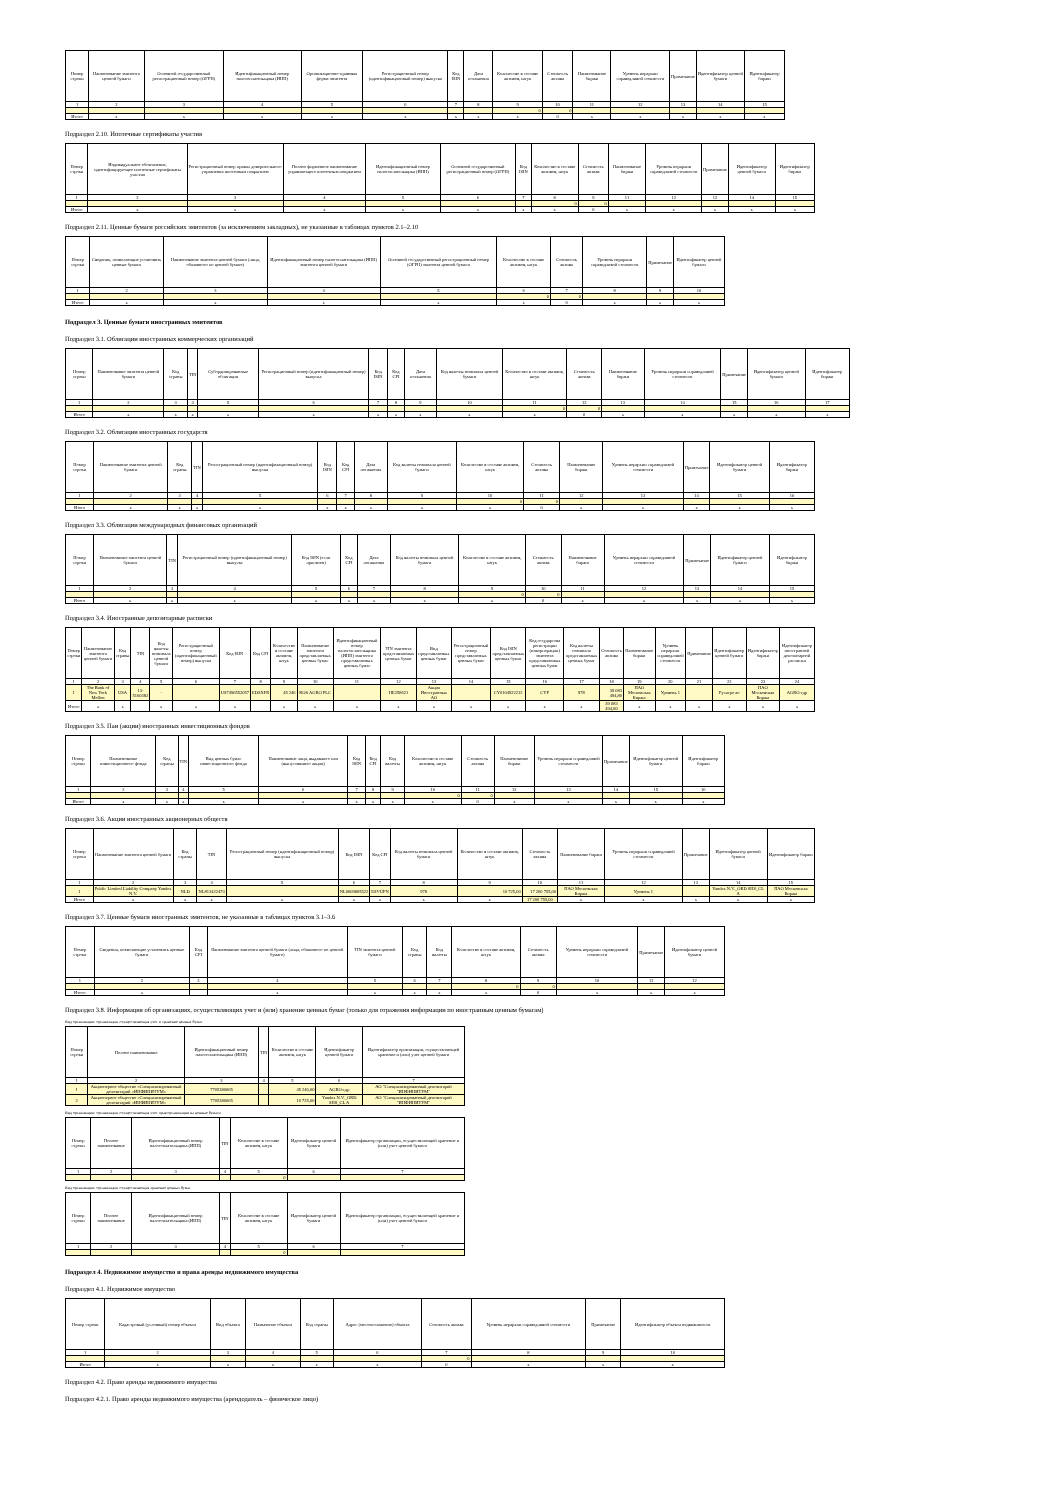| Номер строки | Наименование эмитента ценной бумаги | Основной государственный регистрационный номер (ОГРН) | Идентификационный номер налогоплательщика (ИНН) | Организационно-правовая форма эмитента | Регистрационный номер (идентификационный номер) выпуска | Код ISIN | Дата погашения | Количество в составе активов, штук | Стоимость актива | Наименование биржи | Уровень иерархии справедливой стоимости | Примечание | Идентификатор ценной бумаги | Идентификатор биржи |
| --- | --- | --- | --- | --- | --- | --- | --- | --- | --- | --- | --- | --- | --- | --- |
| 1 | 2 | 3 | 4 | 5 | 6 | 7 | 8 | 9 | 10 | 11 | 12 | 13 | 14 | 15 |
| | | | | | | | | 0 | 0 | | | | | |
| Итого | x | x | x | x | x | x | x | x | 0 | x | x | x | x | x |
Подраздел 2.10. Ипотечные сертификаты участия
| Номер строки | Индивидуальное обозначение, идентифицирующее ипотечные сертификаты участия | Регистрационный номер правил доверительного управления ипотечным покрытием | Полное фирменное наименование управляющего ипотечным покрытием | Идентификационный номер налогоплательщика (ИНН) | Основной государственный регистрационный номер (ОГРН) | Код ISIN | Количество в составе активов, штук | Стоимость актива | Наименование биржи | Уровень иерархии справедливой стоимости | Примечание | Идентификатор ценной бумаги | Идентификатор биржи |
| --- | --- | --- | --- | --- | --- | --- | --- | --- | --- | --- | --- | --- | --- |
| 1 | 2 | 3 | 4 | 5 | 6 | 7 | 8 | 9 | 11 | 12 | 12 | 14 | 15 |
| | | | | | | | 0 | 0 | | | | | |
| Итого | x | x | x | x | x | x | x | 0 | x | x | x | x | x |
Подраздел 2.11. Ценные бумаги российских эмитентов (за исключением закладных), не указанные в таблицах пунктов 2.1–2.10
| Номер строки | Сведения, позволяющие установить ценные бумаги | Наименование эмитента ценной бумаги (лица, обязанного по ценной бумаге) | Идентификационный номер налогоплательщика (ИНН) эмитента ценной бумаги | Основной государственный регистрационный номер (ОГРН) эмитента ценной бумаги | Количество в составе активов, штук | Стоимость актива | Уровень иерархии справедливой стоимости | Примечание | Идентификатор ценной бумаги |
| --- | --- | --- | --- | --- | --- | --- | --- | --- | --- |
| 1 | 2 | 3 | 4 | 5 | 6 | 7 | 8 | 9 | 10 |
| | | | | | 0 | 0 | | | |
| Итого | x | x | x | x | x | 0 | x | x | x |
Подраздел 3. Ценные бумаги иностранных эмитентов
Подраздел 3.1. Облигации иностранных коммерческих организаций
| Номер строки | Наименование эмитента ценной бумаги | Код страны | TIN | Субординированные облигации | Регистрационный номер (идентификационный номер) выпуска | Код ISIN | Код CFI | Дата погашения | Код валюты номинала ценной бумаги | Количество в составе активов, штук | Стоимость актива | Наименование биржи | Уровень иерархии справедливой стоимости | Примечание | Идентификатор ценной бумаги | Идентификатор биржи |
| --- | --- | --- | --- | --- | --- | --- | --- | --- | --- | --- | --- | --- | --- | --- | --- | --- |
| 1 | 2 | 3 | 4 | 5 | 6 | 7 | 8 | 9 | 10 | 11 | 12 | 13 | 14 | 15 | 16 | 17 |
| | | | | | | | | | | 0 | 0 | | | | | |
| Итого | x | x | x | x | x | x | x | x | x | x | 0 | x | x | x | x | x |
Подраздел 3.2. Облигации иностранных государств
| Номер строки | Наименование эмитента ценной бумаги | Код страны | TIN | Регистрационный номер (идентификационный номер) выпуска | Код ISIN | Код CFI | Дата погашения | Код валюты номинала ценной бумаги | Количество в составе активов, штук | Стоимость актива | Наименование биржи | Уровень иерархии справедливой стоимости | Примечание | Идентификатор ценной бумаги | Идентификатор биржи |
| --- | --- | --- | --- | --- | --- | --- | --- | --- | --- | --- | --- | --- | --- | --- | --- |
| 1 | 2 | 3 | 4 | 5 | 6 | 7 | 8 | 9 | 10 | 11 | 12 | 13 | 14 | 15 | 16 |
| | | | | | | | | | 0 | 0 | | | | | |
| Итого | x | x | x | x | x | x | x | x | x | 0 | x | x | x | x | x |
Подраздел 3.3. Облигации международных финансовых организаций
| Номер строки | Наименование эмитента ценной бумаги | TIN | Регистрационный номер (идентификационный номер) выпуска | Код ISIN (если присвоен) | Код CFI | Дата погашения | Код валюты номинала ценной бумаги | Количество в составе активов, штук | Стоимость актива | Наименование биржи | Уровень иерархии справедливой стоимости | Примечание | Идентификатор ценной бумаги | Идентификатор биржи |
| --- | --- | --- | --- | --- | --- | --- | --- | --- | --- | --- | --- | --- | --- | --- |
| 1 | 2 | 3 | 4 | 5 | 6 | 7 | 8 | 9 | 10 | 11 | 12 | 13 | 14 | 15 |
| | | | | | | | | 0 | 0 | | | | | |
| Итого | x | x | x | x | x | x | x | x | 0 | x | x | x | x | x |
Подраздел 3.4. Иностранные депозитарные расписки
| Номер строки | Наименование эмитента ценной бумаги | Код страны | TIN | Код валюты номинала ценной бумаги | Регистрационный номер (идентификационный номер) выпуска | Код ISIN | Код CFI | Количество в составе активов, штук | Наименование эмитента представляемых ценных бумаг | Идентификационный номер налогоплательщика (ИНН) эмитента представляемых ценных бумаг | TIN эмитента представляемых ценных бумаг | Вид представляемых ценных бумаг | Регистрационный номер представляемых ценных бумаг | Код ISIN представляемых ценных бумаг | Код государства регистрации (инкорпорации) эмитента представляемых ценных бумаг | Код валюты номинала представляемых ценных бумаг | Стоимость актива | Наименование биржи | Уровень иерархии справедливой стоимости | Примечание | Идентификатор ценной бумаги | Идентификатор биржи | Идентификатор иностранной депозитарной расписки |
| --- | --- | --- | --- | --- | --- | --- | --- | --- | --- | --- | --- | --- | --- | --- | --- | --- | --- | --- | --- | --- | --- | --- | --- |
| 1 | 2 | 3 | 4 | 5 | 6 | 7 | 8 | 9 | 10 | 11 | 12 | 13 | 14 | 15 | 16 | 17 | 18 | 19 | 20 | 21 | 22 | 23 | 24 |
| 1 | The Bank of New York Mellon | USA | 13-5160382 | - | | US7496552057 | EDSXFR | 45 246 | ROS AGRO PLC | | HE258621 | Акция Иностранных АО | | CY0104922212 | CYP | 978 | 39 083 494,80 | ПАО Московская Биржа | Уровень 1 | | Русагро ао | ПАО Московская Биржа | AGRO-гдр |
| Итого | x | x | | x | x | x | | x | x | x | x | x | x | x | x | x | 39 083 494,80 | x | x | x | x | x | x |
Подраздел 3.5. Паи (акции) иностранных инвестиционных фондов
| Номер строки | Наименование инвестиционного фонда | Код страны | TIN | Вид ценных бумаг инвестиционного фонда | Наименование лица, выдавшего паи (выпустившего акции) | Код ISIN | Код CFI | Код валюты | Количество в составе активов, штук | Стоимость актива | Наименование биржи | Уровень иерархии справедливой стоимости | Примечание | Идентификатор ценной бумаги | Идентификатор биржи |
| --- | --- | --- | --- | --- | --- | --- | --- | --- | --- | --- | --- | --- | --- | --- | --- |
| 1 | 2 | 3 | 4 | 5 | 6 | 7 | 8 | 9 | 10 | 11 | 12 | 13 | 14 | 15 | 16 |
| | | | | | | | | | 0 | 0 | | | | | |
| Итого | x | x | x | x | x | x | x | x | x | 0 | x | x | x | x | x |
Подраздел 3.6. Акции иностранных акционерных обществ
| Номер строки | Наименование эмитента ценной бумаги | Код страны | TIN | Регистрационный номер (идентификационный номер) выпуска | Код ISIN | Код CFI | Код валюты номинала ценной бумаги | Количество в составе активов, штук | Стоимость актива | Наименование биржи | Уровень иерархии справедливой стоимости | Примечание | Идентификатор ценной бумаги | Идентификатор биржи |
| --- | --- | --- | --- | --- | --- | --- | --- | --- | --- | --- | --- | --- | --- | --- |
| 1 | 2 | 3 | 4 | 5 | 6 | 7 | 8 | 9 | 10 | 11 | 12 | 13 | 14 | 15 |
| 1 | Public Limited Liability Company Yandex N.V. | NLD | NL813422474 | | NL0009805522 | ESVUFN | 978 | 10 725,00 | 17 200 755,00 | ПАО Московская Биржа | Уровень 1 | | Yandex N.V._ORD SHS_CL A | ПАО Московская Биржа |
| Итого | x | x | x | x | x | x | x | x | 17 200 755,00 | x | x | x | x | x |
Подраздел 3.7. Ценные бумаги иностранных эмитентов, не указанные в таблицах пунктов 3.1–3.6
| Номер строки | Сведения, позволяющие установить ценные бумаги | Код CFI | Наименование эмитента ценной бумаги (лица, обязанного по ценной бумаге) | TIN эмитента ценной бумаги | Код страны | Код валюты | Количество в составе активов, штук | Стоимость актива | Уровень иерархии справедливой стоимости | Примечание | Идентификатор ценной бумаги |
| --- | --- | --- | --- | --- | --- | --- | --- | --- | --- | --- | --- |
| 1 | 2 | 3 | 4 | 5 | 6 | 7 | 8 | 9 | 10 | 11 | 12 |
| | | | | | | | 0 | 0 | | | |
| Итого | x | | x | x | x | x | x | 0 | x | x | x |
Подраздел 3.8. Информация об организациях, осуществляющих учет и (или) хранение ценных бумаг (только для отражения информации по иностранным ценным бумагам)
Вид организации: организация, осуществляющая учет и хранение ценных бумаг
| Номер строки | Полное наименование | Идентификационный номер налогоплательщика (ИНН) | TIN | Количество в составе активов, штук | Идентификатор ценной бумаги | Идентификатор организации, осуществляющей хранение и (или) учет ценной бумаги |
| --- | --- | --- | --- | --- | --- | --- |
| 1 | 2 | 3 | 4 | 5 | 6 | 7 |
| 1 | Акционерное общество «Специализированный депозитарий «ИНФИНИТУМ» | 7705380065 | | 45 246,00 | AGRO-гдр | АО "Специализированный депозитарий "ИНФИНИТУМ" |
| 2 | Акционерное общество «Специализированный депозитарий «ИНФИНИТУМ» | 7705380065 | | 10 725,00 | Yandex N.V._ORD SHS_CL A | АО "Специализированный депозитарий "ИНФИНИТУМ" |
Вид организации: организация, осуществляющая учет прав организации на ценные бумаги
| Номер строки | Полное наименование | Идентификационный номер налогоплательщика (ИНН) | TIN | Количество в составе активов, штук | Идентификатор ценной бумаги | Идентификатор организации, осуществляющей хранение и (или) учет ценной бумаги |
| --- | --- | --- | --- | --- | --- | --- |
| 1 | 2 | 3 | 4 | 5 | 6 | 7 |
| | | | | 0 | | |
Вид организации: организация, осуществляющая хранение ценных бумаг
| Номер строки | Полное наименование | Идентификационный номер налогоплательщика (ИНН) | TIN | Количество в составе активов, штук | Идентификатор ценной бумаги | Идентификатор организации, осуществляющей хранение и (или) учет ценной бумаги |
| --- | --- | --- | --- | --- | --- | --- |
| 1 | 2 | 3 | 4 | 5 | 6 | 7 |
| | | | | 0 | | |
Подраздел 4. Недвижимое имущество и права аренды недвижимого имущества
Подраздел 4.1. Недвижимое имущество
| Номер строки | Кадастровый (условный) номер объекта | Вид объекта | Назначение объекта | Код страны | Адрес (местоположение) объекта | Стоимость актива | Уровень иерархии справедливой стоимости | Примечание | Идентификатор объекта недвижимости |
| --- | --- | --- | --- | --- | --- | --- | --- | --- | --- |
| 1 | 2 | 3 | 4 | 5 | 6 | 7 | 8 | 9 | 10 |
| | | | | | | 0 | | | |
| Итого | x | x | x | x | x | 0 | x | x | x |
Подраздел 4.2. Право аренды недвижимого имущества
Подраздел 4.2.1. Право аренды недвижимого имущества (арендодатель – физическое лицо)